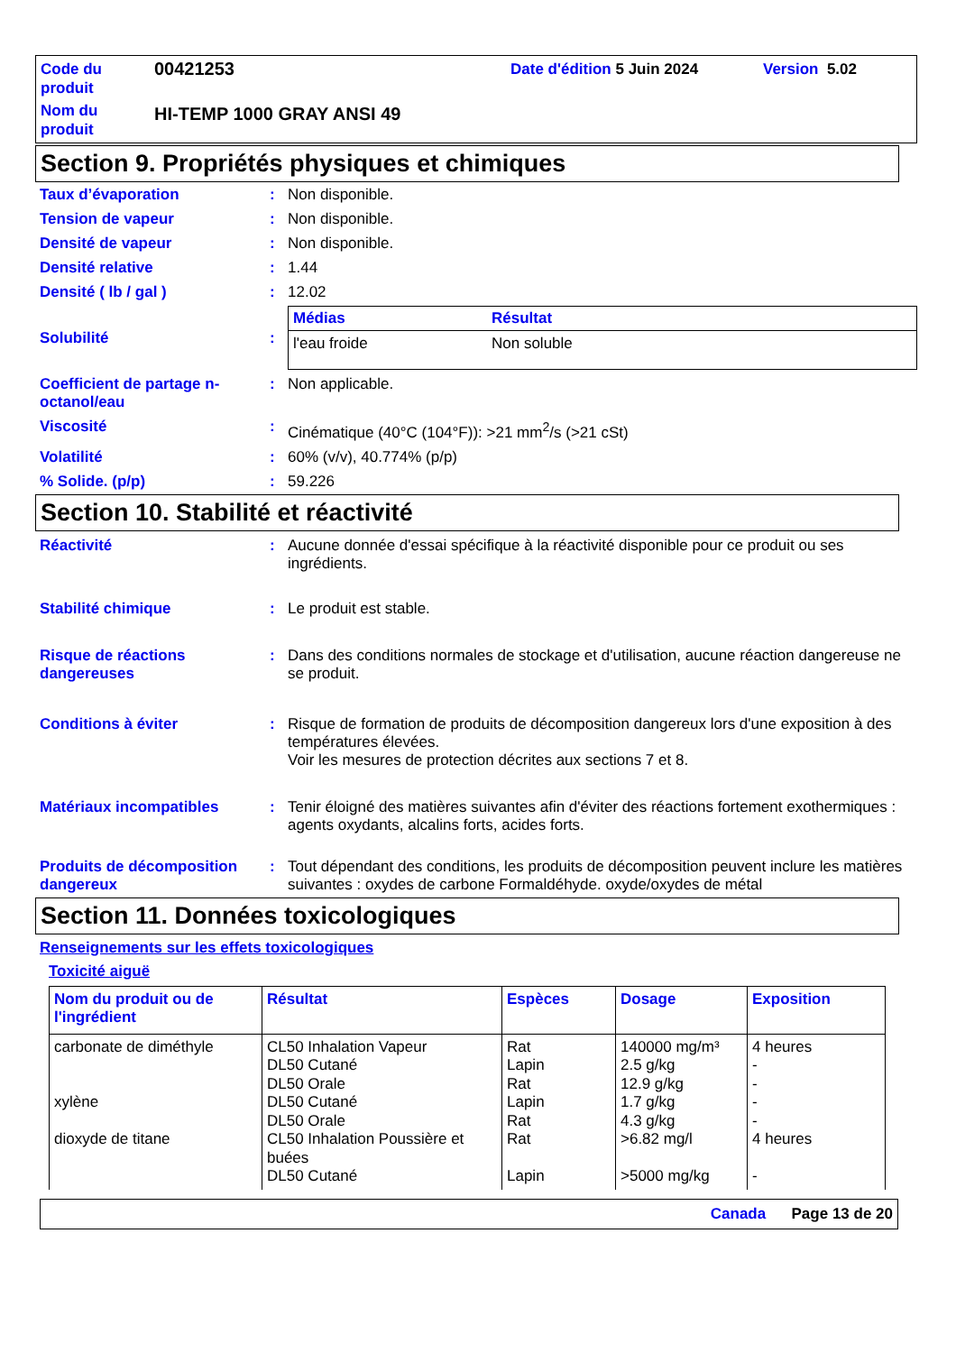Code du produit
00421253
Date d'édition 5 Juin 2024
Version 5.02
Nom du produit
HI-TEMP 1000 GRAY ANSI 49
Section 9. Propriétés physiques et chimiques
Taux d’évaporation
:
Non disponible.
Tension de vapeur
:
Non disponible.
Densité de vapeur
:
Non disponible.
Densité relative
:
1.44
Densité ( lb / gal )
:
12.02
Solubilité
:
| Médias | Résultat |
| --- | --- |
| l'eau froide | Non soluble |
Coefficient de partage n-octanol/eau
:
Non applicable.
Viscosité
:
Cinématique (40°C (104°F)): >21 mm<sup>2</sup>/s (>21 cSt)
Volatilité
:
60% (v/v), 40.774% (p/p)
% Solide. (p/p)
:
59.226
Section 10. Stabilité et réactivité
Réactivité
:
Aucune donnée d'essai spécifique à la réactivité disponible pour ce produit ou ses ingrédients.
Stabilité chimique
:
Le produit est stable.
Risque de réactions dangereuses
:
Dans des conditions normales de stockage et d'utilisation, aucune réaction dangereuse ne se produit.
Conditions à éviter
:
Risque de formation de produits de décomposition dangereux lors d'une exposition à des températures élevées.
Voir les mesures de protection décrites aux sections 7 et 8.
Matériaux incompatibles
:
Tenir éloigné des matières suivantes afin d'éviter des réactions fortement exothermiques : agents oxydants, alcalins forts, acides forts.
Produits de décomposition dangereux
:
Tout dépendant des conditions, les produits de décomposition peuvent inclure les matières suivantes : oxydes de carbone Formaldéhyde. oxyde/oxydes de métal
Section 11. Données toxicologiques
Renseignements sur les effets toxicologiques
Toxicité aiguë
| Nom du produit ou de l'ingrédient | Résultat | Espèces | Dosage | Exposition |
| --- | --- | --- | --- | --- |
| carbonate de diméthyle xylène dioxyde de titane | CL50 Inhalation Vapeur DL50 Cutané DL50 Orale DL50 Cutané DL50 Orale CL50 Inhalation Poussière et buées DL50 Cutané | Rat Lapin Rat Lapin Rat Rat Lapin | 140000 mg/m³ 2.5 g/kg 12.9 g/kg 1.7 g/kg 4.3 g/kg >6.82 mg/l >5000 mg/kg | 4 heures - - - - 4 heures - |
Canada Page 13 de 20